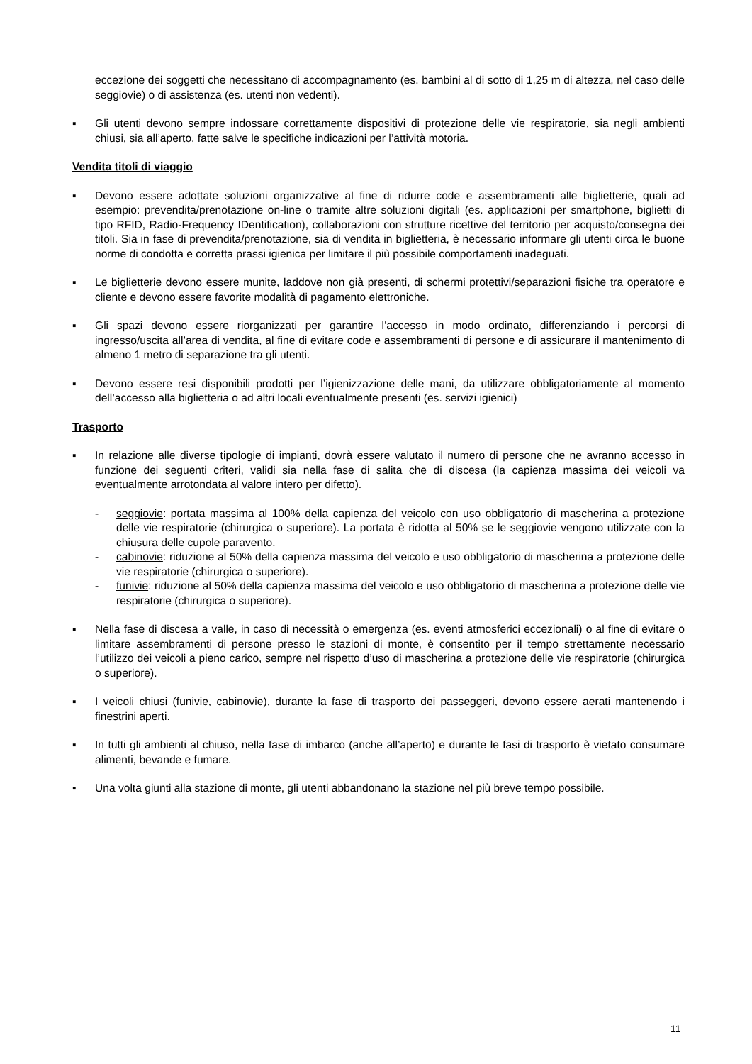eccezione dei soggetti che necessitano di accompagnamento (es. bambini al di sotto di 1,25 m di altezza, nel caso delle seggiovie) o di assistenza (es. utenti non vedenti).
▪ Gli utenti devono sempre indossare correttamente dispositivi di protezione delle vie respiratorie, sia negli ambienti chiusi, sia all’aperto, fatte salve le specifiche indicazioni per l’attività motoria.
Vendita titoli di viaggio
▪ Devono essere adottate soluzioni organizzative al fine di ridurre code e assembramenti alle biglietterie, quali ad esempio: prevendita/prenotazione on-line o tramite altre soluzioni digitali (es. applicazioni per smartphone, biglietti di tipo RFID, Radio-Frequency IDentification), collaborazioni con strutture ricettive del territorio per acquisto/consegna dei titoli. Sia in fase di prevendita/prenotazione, sia di vendita in biglietteria, è necessario informare gli utenti circa le buone norme di condotta e corretta prassi igienica per limitare il più possibile comportamenti inadeguati.
▪ Le biglietterie devono essere munite, laddove non già presenti, di schermi protettivi/separazioni fisiche tra operatore e cliente e devono essere favorite modalità di pagamento elettroniche.
▪ Gli spazi devono essere riorganizzati per garantire l’accesso in modo ordinato, differenziando i percorsi di ingresso/uscita all’area di vendita, al fine di evitare code e assembramenti di persone e di assicurare il mantenimento di almeno 1 metro di separazione tra gli utenti.
▪ Devono essere resi disponibili prodotti per l’igienizzazione delle mani, da utilizzare obbligatoriamente al momento dell’accesso alla biglietteria o ad altri locali eventualmente presenti (es. servizi igienici)
Trasporto
▪ In relazione alle diverse tipologie di impianti, dovrà essere valutato il numero di persone che ne avranno accesso in funzione dei seguenti criteri, validi sia nella fase di salita che di discesa (la capienza massima dei veicoli va eventualmente arrotondata al valore intero per difetto).
- seggiovie: portata massima al 100% della capienza del veicolo con uso obbligatorio di mascherina a protezione delle vie respiratorie (chirurgica o superiore). La portata è ridotta al 50% se le seggiovie vengono utilizzate con la chiusura delle cupole paravento.
- cabinovie: riduzione al 50% della capienza massima del veicolo e uso obbligatorio di mascherina a protezione delle vie respiratorie (chirurgica o superiore).
- funivie: riduzione al 50% della capienza massima del veicolo e uso obbligatorio di mascherina a protezione delle vie respiratorie (chirurgica o superiore).
▪ Nella fase di discesa a valle, in caso di necessità o emergenza (es. eventi atmosferici eccezionali) o al fine di evitare o limitare assembramenti di persone presso le stazioni di monte, è consentito per il tempo strettamente necessario l’utilizzo dei veicoli a pieno carico, sempre nel rispetto d’uso di mascherina a protezione delle vie respiratorie (chirurgica o superiore).
▪ I veicoli chiusi (funivie, cabinovie), durante la fase di trasporto dei passeggeri, devono essere aerati mantenendo i finestrini aperti.
▪ In tutti gli ambienti al chiuso, nella fase di imbarco (anche all’aperto) e durante le fasi di trasporto è vietato consumare alimenti, bevande e fumare.
▪ Una volta giunti alla stazione di monte, gli utenti abbandonano la stazione nel più breve tempo possibile.
11